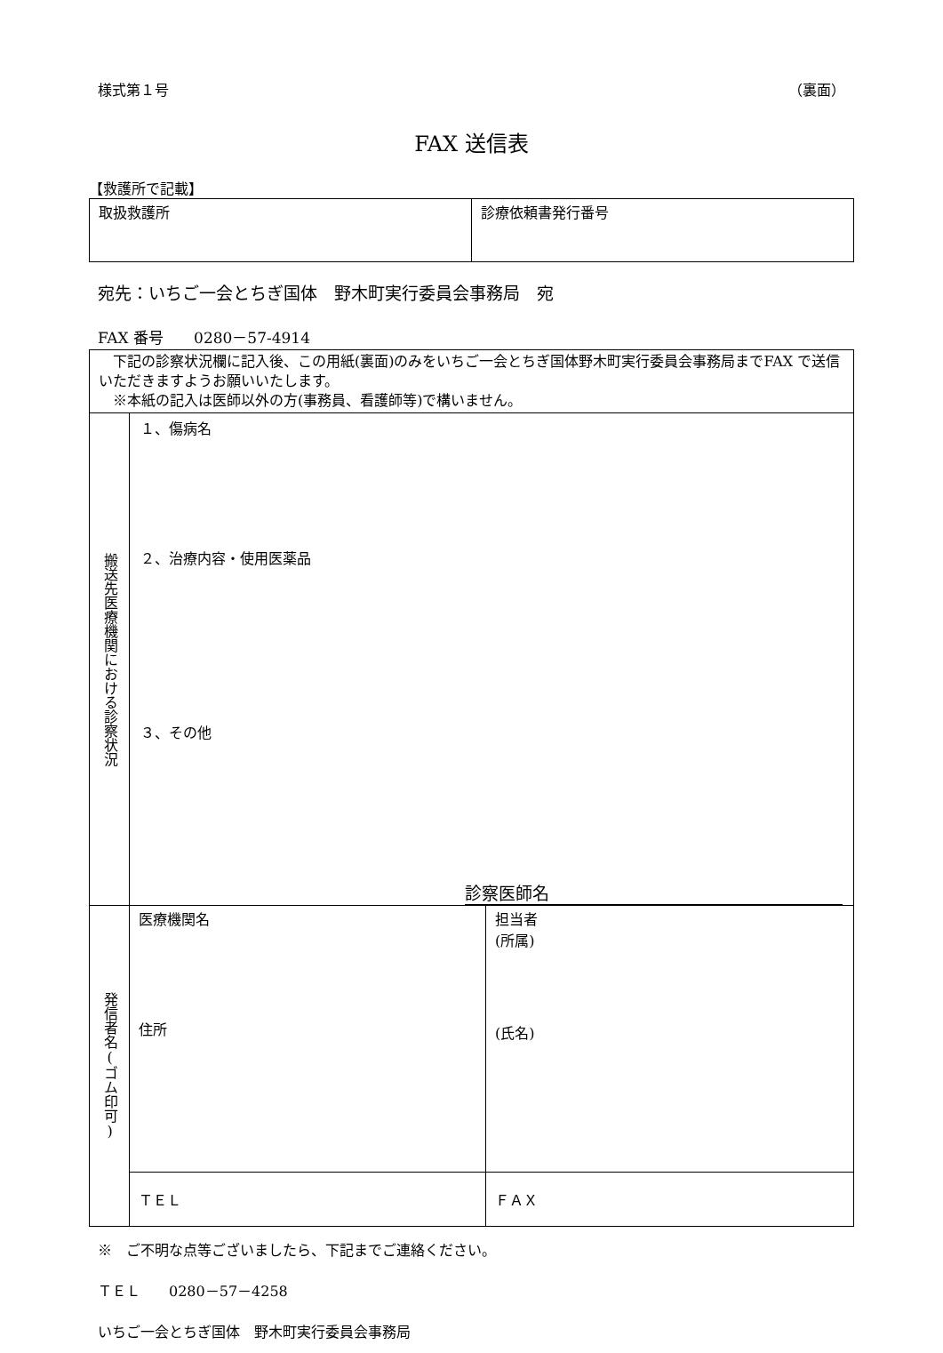様式第１号 （裏面）
FAX 送信表
【救護所で記載】
| 取扱救護所 | 診療依頼書発行番号 |
宛先：いちご一会とちぎ国体　野木町実行委員会事務局　宛
FAX 番号　　0280－57‐4914
| 下記の診察状況欄に記入後、この用紙(裏面)のみをいちご一会とちぎ国体野木町実行委員会事務局までFAX で送信いただきますようお願いいたします。 ※本紙の記入は医師以外の方(事務員、看護師等)で構いません。 | | |
| 搬送先医療機関における診察状況 | １、傷病名 ２、治療内容・使用医薬品 ３、その他 診察医師名 | |
| 発信者名(ゴム印可) | 医療機関名 住所 | 担当者 (所属) (氏名) |
| | ＴＥＬ | ＦＡＸ |
※　ご不明な点等ございましたら、下記までご連絡ください。
ＴＥＬ　　0280－57－4258
いちご一会とちぎ国体　野木町実行委員会事務局